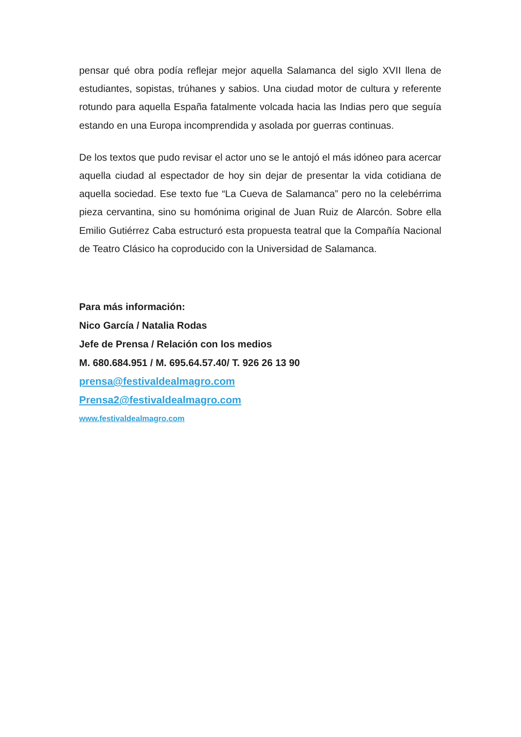pensar qué obra podía reflejar mejor aquella Salamanca del siglo XVII llena de estudiantes, sopistas, trúhanes y sabios. Una ciudad motor de cultura y referente rotundo para aquella España fatalmente volcada hacia las Indias pero que seguía estando en una Europa incomprendida y asolada por guerras continuas.
De los textos que pudo revisar el actor uno se le antojó el más idóneo para acercar aquella ciudad al espectador de hoy sin dejar de presentar la vida cotidiana de aquella sociedad. Ese texto fue “La Cueva de Salamanca” pero no la celebérrima pieza cervantina, sino su homónima original de Juan Ruiz de Alarcón. Sobre ella Emilio Gutiérrez Caba estructuró esta propuesta teatral que la Compañía Nacional de Teatro Clásico ha coproducido con la Universidad de Salamanca.
Para más información:
Nico García / Natalia Rodas
Jefe de Prensa / Relación con los medios
M. 680.684.951 / M. 695.64.57.40/ T. 926 26 13 90
prensa@festivaldealmagro.com
Prensa2@festivaldealmagro.com
www.festivaldealmagro.com